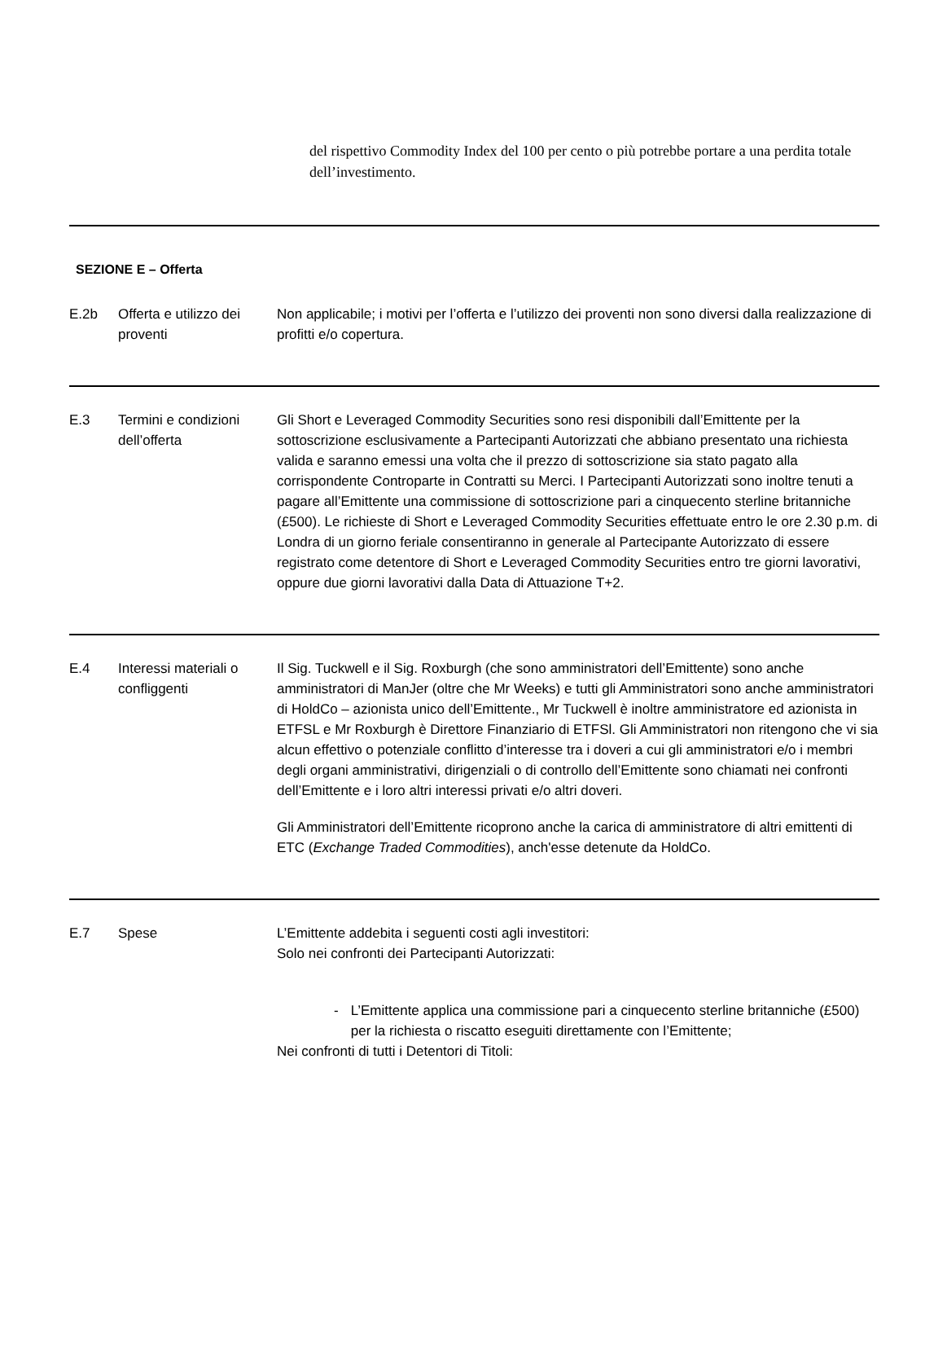del rispettivo Commodity Index del 100 per cento o più potrebbe portare a una perdita totale dell’investimento.
SEZIONE E – Offerta
| E.2b | Offerta e utilizzo dei proventi | Non applicabile; i motivi per l’offerta e l’utilizzo dei proventi non sono diversi dalla realizzazione di profitti e/o copertura. |
| E.3 | Termini e condizioni dell’offerta | Gli Short e Leveraged Commodity Securities sono resi disponibili dall’Emittente per la sottoscrizione esclusivamente a Partecipanti Autorizzati che abbiano presentato una richiesta valida e saranno emessi una volta che il prezzo di sottoscrizione sia stato pagato alla corrispondente Controparte in Contratti su Merci. I Partecipanti Autorizzati sono inoltre tenuti a pagare all’Emittente una commissione di sottoscrizione pari a cinquecento sterline britanniche (£500). Le richieste di Short e Leveraged Commodity Securities effettuate entro le ore 2.30 p.m. di Londra di un giorno feriale consentiranno in generale al Partecipante Autorizzato di essere registrato come detentore di Short e Leveraged Commodity Securities entro tre giorni lavorativi, oppure due giorni lavorativi dalla Data di Attuazione T+2. |
| E.4 | Interessi materiali o confliggenti | Il Sig. Tuckwell e il Sig. Roxburgh (che sono amministratori dell’Emittente) sono anche amministratori di ManJer (oltre che Mr Weeks) e tutti gli Amministratori sono anche amministratori di HoldCo – azionista unico dell’Emittente., Mr Tuckwell è inoltre amministratore ed azionista in ETFSL e Mr Roxburgh è Direttore Finanziario di ETFSl. Gli Amministratori non ritengono che vi sia alcun effettivo o potenziale conflitto d’interesse tra i doveri a cui gli amministratori e/o i membri degli organi amministrativi, dirigenziali o di controllo dell’Emittente sono chiamati nei confronti dell’Emittente e i loro altri interessi privati e/o altri doveri. Gli Amministratori dell’Emittente ricoprono anche la carica di amministratore di altri emittenti di ETC ( Exchange Traded Commodities ), anch'esse detenute da HoldCo. |
| E.7 | Spese | L’Emittente addebita i seguenti costi agli investitori: Solo nei confronti dei Partecipanti Autorizzati: - L’Emittente applica una commissione pari a cinquecento sterline britanniche (£500) per la richiesta o riscatto eseguiti direttamente con l’Emittente; Nei confronti di tutti i Detentori di Titoli: |